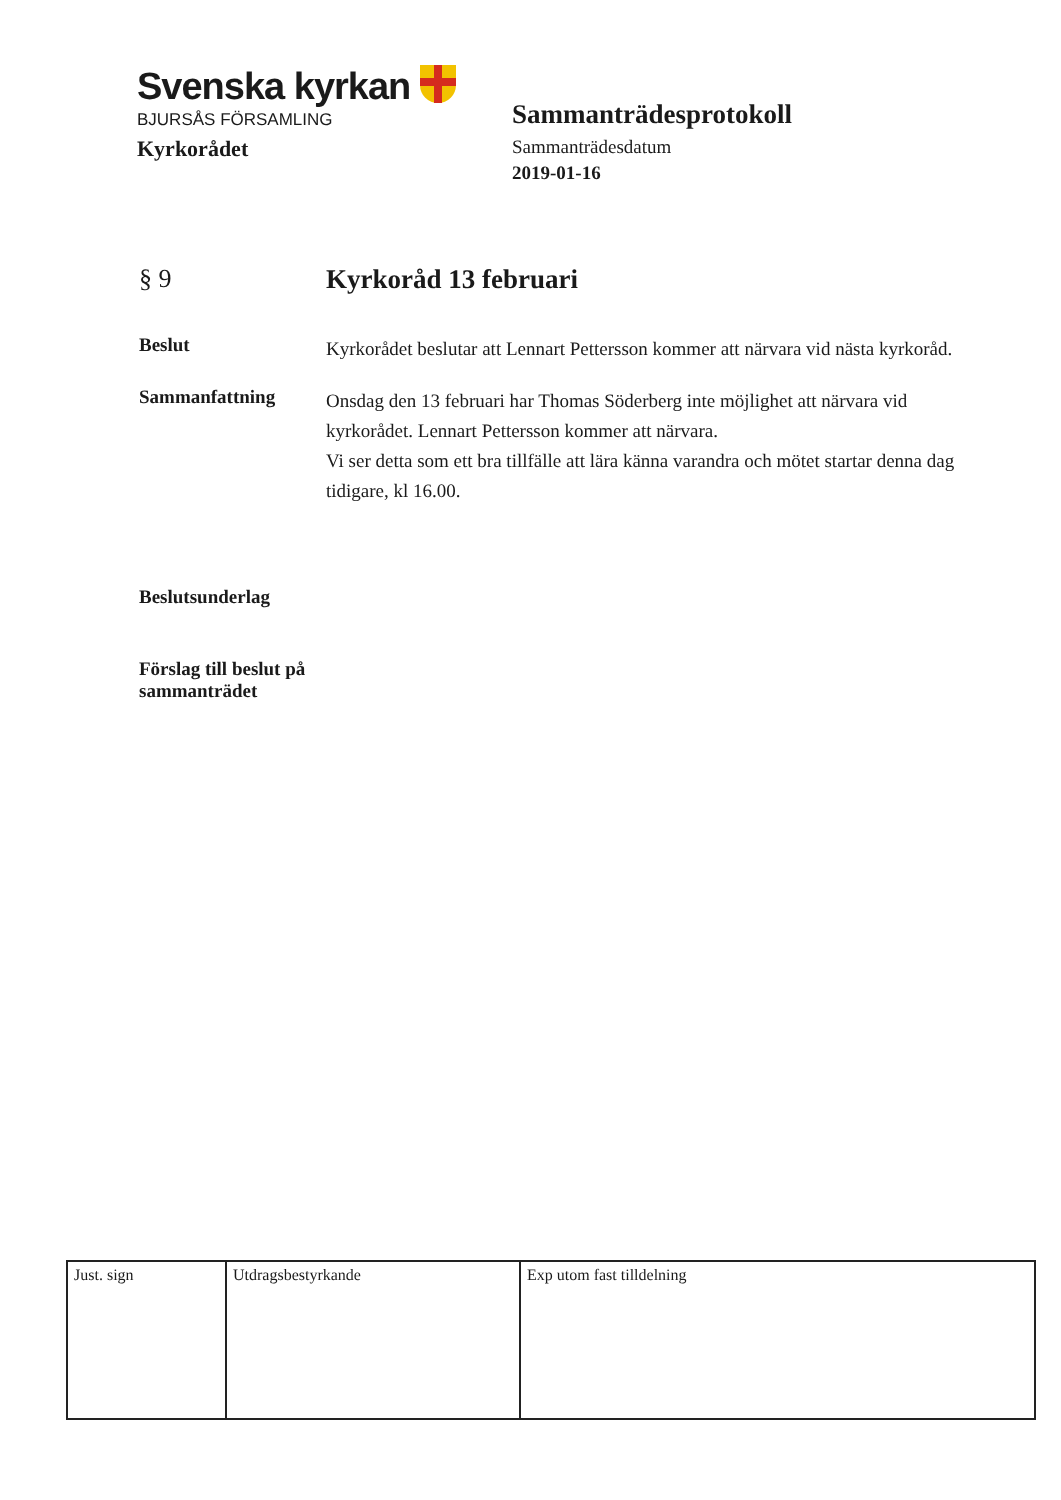Svenska kyrkan
BJURSÅS FÖRSAMLING
Kyrkorådet
Sammanträdesprotokoll
Sammanträdesdatum
2019-01-16
§ 9
Kyrkoråd 13 februari
Beslut
Kyrkorådet beslutar att Lennart Pettersson kommer att närvara vid nästa kyrkoråd.
Sammanfattning
Onsdag den 13 februari har Thomas Söderberg inte möjlighet att närvara vid kyrkorådet. Lennart Pettersson kommer att närvara.
Vi ser detta som ett bra tillfälle att lära känna varandra och mötet startar denna dag tidigare, kl 16.00.
Beslutsunderlag
Förslag till beslut på sammanträdet
| Just. sign | Utdragsbestyrkande | Exp utom fast tilldelning |